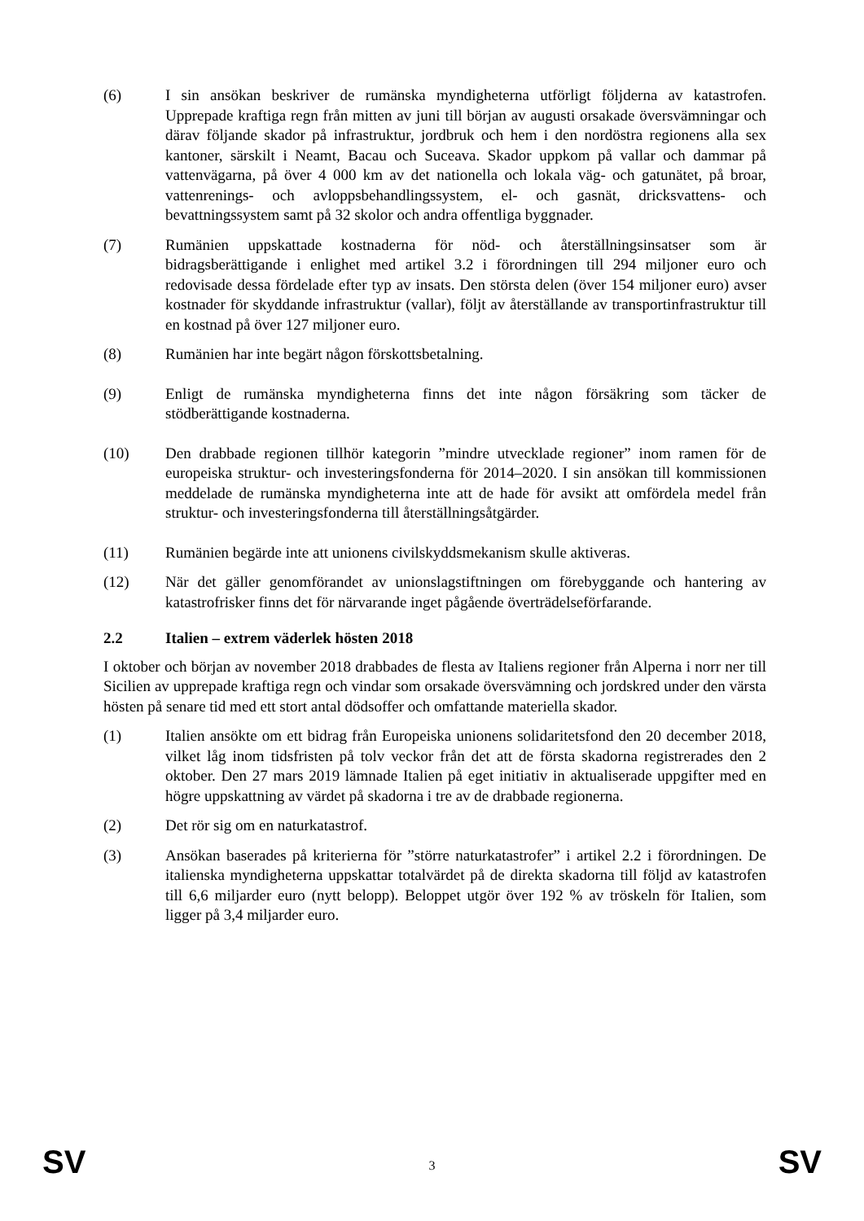(6) I sin ansökan beskriver de rumänska myndigheterna utförligt följderna av katastrofen. Upprepade kraftiga regn från mitten av juni till början av augusti orsakade översvämningar och därav följande skador på infrastruktur, jordbruk och hem i den nordöstra regionens alla sex kantoner, särskilt i Neamt, Bacau och Suceava. Skador uppkom på vallar och dammar på vattenvägarna, på över 4 000 km av det nationella och lokala väg- och gatunätet, på broar, vattenrenings- och avloppsbehandlingssystem, el- och gasnät, dricksvattens- och bevattningssystem samt på 32 skolor och andra offentliga byggnader.
(7) Rumänien uppskattade kostnaderna för nöd- och återställningsinsatser som är bidragsberättigande i enlighet med artikel 3.2 i förordningen till 294 miljoner euro och redovisade dessa fördelade efter typ av insats. Den största delen (över 154 miljoner euro) avser kostnader för skyddande infrastruktur (vallar), följt av återställande av transportinfrastruktur till en kostnad på över 127 miljoner euro.
(8) Rumänien har inte begärt någon förskottsbetalning.
(9) Enligt de rumänska myndigheterna finns det inte någon försäkring som täcker de stödberättigande kostnaderna.
(10) Den drabbade regionen tillhör kategorin ”mindre utvecklade regioner” inom ramen för de europeiska struktur- och investeringsfonderna för 2014–2020. I sin ansökan till kommissionen meddelade de rumänska myndigheterna inte att de hade för avsikt att omfördela medel från struktur- och investeringsfonderna till återställningsåtgärder.
(11) Rumänien begärde inte att unionens civilskyddsmekanism skulle aktiveras.
(12) När det gäller genomförandet av unionslagstiftningen om förebyggande och hantering av katastrofrisker finns det för närvarande inget pågående överträdelseförfarande.
2.2 Italien – extrem väderlek hösten 2018
I oktober och början av november 2018 drabbades de flesta av Italiens regioner från Alperna i norr ner till Sicilien av upprepade kraftiga regn och vindar som orsakade översvämning och jordskred under den värsta hösten på senare tid med ett stort antal dödsoffer och omfattande materiella skador.
(1) Italien ansökte om ett bidrag från Europeiska unionens solidaritetsfond den 20 december 2018, vilket låg inom tidsfristen på tolv veckor från det att de första skadorna registrerades den 2 oktober. Den 27 mars 2019 lämnade Italien på eget initiativ in aktualiserade uppgifter med en högre uppskattning av värdet på skadorna i tre av de drabbade regionerna.
(2) Det rör sig om en naturkatastrof.
(3) Ansökan baserades på kriterierna för ”större naturkatastrofer” i artikel 2.2 i förordningen. De italienska myndigheterna uppskattar totalvärdet på de direkta skadorna till följd av katastrofen till 6,6 miljarder euro (nytt belopp). Beloppet utgör över 192 % av tröskeln för Italien, som ligger på 3,4 miljarder euro.
SV 3 SV